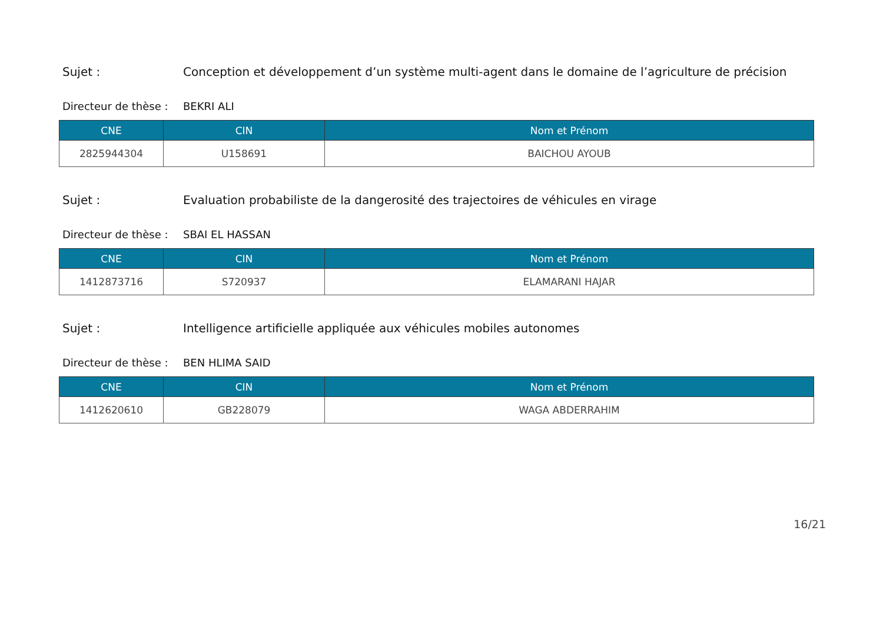Sujet : Conception et développement d’un système multi-agent dans le domaine de l’agriculture de précision
Directeur de thèse :
BEKRI ALI
| CNE | CIN | Nom et Prénom |
| --- | --- | --- |
| 2825944304 | U158691 | BAICHOU AYOUB |
Sujet : Evaluation probabiliste de la dangerosité des trajectoires de véhicules en virage
Directeur de thèse :
SBAI EL HASSAN
| CNE | CIN | Nom et Prénom |
| --- | --- | --- |
| 1412873716 | S720937 | ELAMARANI HAJAR |
Sujet : Intelligence artificielle appliquée aux véhicules mobiles autonomes
Directeur de thèse :
BEN HLIMA SAID
| CNE | CIN | Nom et Prénom |
| --- | --- | --- |
| 1412620610 | GB228079 | WAGA ABDERRAHIM |
16/21